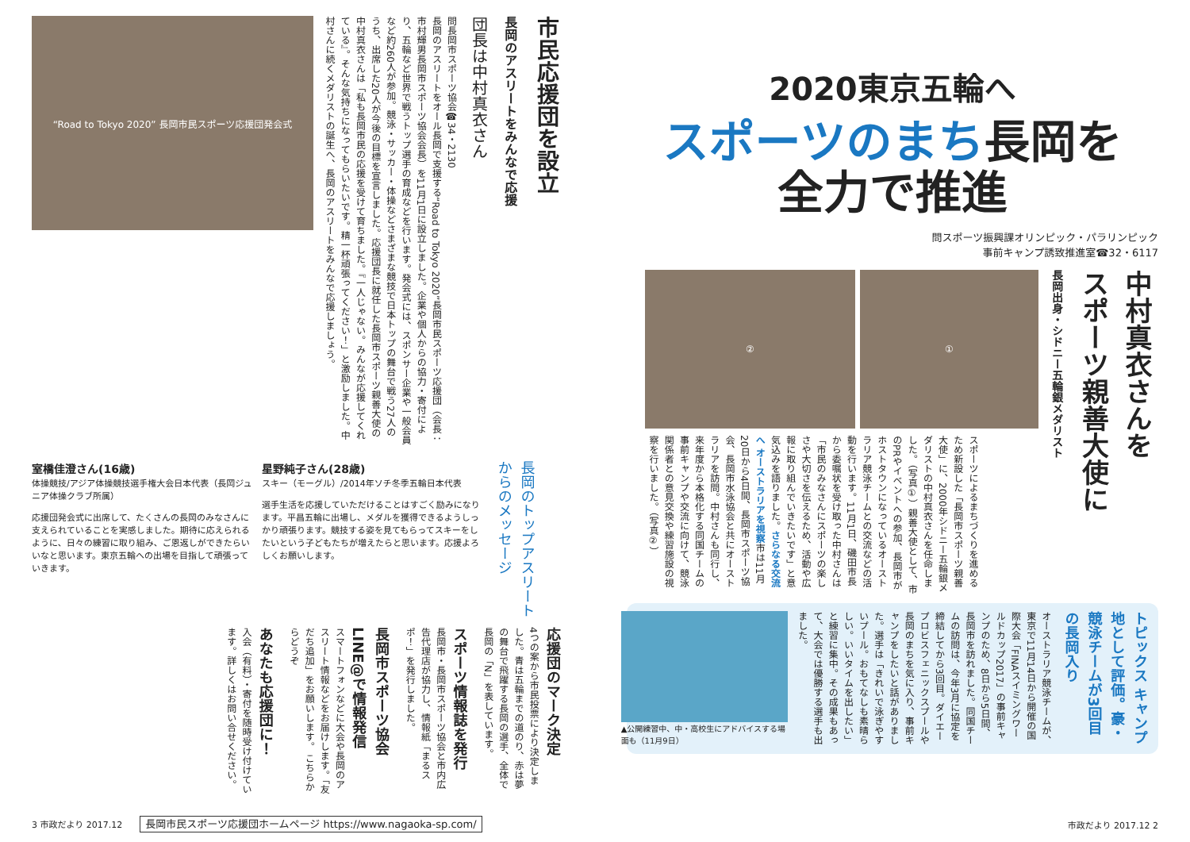市民応援団を設立
長岡のアスリートをみんなで応援
団長は中村真衣さん
問長岡市スポーツ協会☎34・2130
長岡のアスリートをオール長岡で支援する“Road to Tokyo 2020”長岡市民スポーツ応援団（会長：市村輝男長岡市スポーツ協会会長）を11月1日に設立しました。企業や個人からの協力・寄付により、五輪など世界で戦うトップ選手の育成などを行います。発会式には、スポンサー企業や一般会員など約260人が参加。競泳・サッカー・体操などさまざまな競技で日本トップの舞台で戦う27人のうち、出席した20人が今後の目標を宣言しました。応援団長に就任した長岡市スポーツ親善大使の中村真衣さんは「私も長岡市民の応援を受けて育ちました。『一人じゃない。みんなが応援してくれている』。そんな気持ちになってもらいたいです。精一杯頑張ってください！」と激励しました。中村さんに続くメダリストの誕生へ、長岡のアスリートをみんなで応援しましょう。
“Road to Tokyo 2020” 長岡市民スポーツ応援団発会式
室橋佳澄さん(16歳)
体操競技/アジア体操競技選手権大会日本代表（長岡ジュニア体操クラブ所属）
応援団発会式に出席して、たくさんの長岡のみなさんに支えられていることを実感しました。期待に応えられるように、日々の練習に取り組み、ご恩返しができたらいいなと思います。東京五輪への出場を目指して頑張っていきます。
星野純子さん(28歳)
スキー（モーグル）/2014年ソチ冬季五輪日本代表
選手生活を応援していただけることはすごく励みになります。平昌五輪に出場し、メダルを獲得できるようしっかり頑張ります。競技する姿を見てもらってスキーをしたいという子どもたちが増えたらと思います。応援よろしくお願いします。
長岡のトップアスリートからのメッセージ
応援団のマーク決定
4つの案から市民投票により決定しました。青は五輪までの道のり、赤は夢の舞台で飛躍する長岡の選手、全体で長岡の「N」を表しています。
スポーツ情報誌を発行
長岡市・長岡市スポーツ協会と市内広告代理店が協力し、情報紙「まるスポ！」を発行しました。
長岡市スポーツ協会LINE@で情報発信
スマートフォンなどに大会や長岡のアスリート情報などをお届けします。「友だち追加」をお願いします。 こちらからどうぞ
あなたも応援団に！
入会（有料）・寄付を随時受け付けています。詳しくはお問い合せください。
3 市政だより 2017.12　　長岡市民スポーツ応援団ホームページ https://www.nagaoka-sp.com/
2020東京五輪へ
スポーツのまち長岡を
全力で推進
問スポーツ振興課オリンピック・パラリンピック
事前キャンプ誘致推進室☎32・6117
中村真衣さんを
スポーツ親善大使に
長岡出身・シドニー五輪銀メダリスト
② ①
スポーツによるまちづくりを進めるため新設した「長岡市スポーツ親善大使」に、2000年シドニー五輪銀メダリストの中村真衣さんを任命しました。（写真①）親善大使として、市のPRやイベントへの参加、長岡市がホストタウンになっているオーストラリア競泳チームとの交流などの活動を行います。11月1日、磯田市長から委嘱状を受け取った中村さんは「市民のみなさんにスポーツの楽しさや大切さを伝えるため、活動や広報に取り組んでいきたいです」と意気込みを語りました。さらなる交流へ オーストラリアを視察市は11月20日から4日間、長岡市スポーツ協会、長岡市水泳協会と共にオーストラリアを訪問。中村さんも同行し、来年度から本格化する同国チームの事前キャンプや交流に向けて、競泳関係者との意見交換や練習施設の視察を行いました。（写真②）
トピックス キャンプ地として評価。豪・競泳チームが3回目の長岡入り
オーストラリア競泳チームが、東京で11月14日から開催の国際大会「FINAスイミングワールドカップ2017」の事前キャンプのため、8日から5日間、長岡市を訪れました。同国チームの訪問は、今年3月に協定を締結してから3回目。ダイエープロビスフェニックスプールや長岡のまちを気に入り、事前キャンプをしたいと話がありました。選手は「きれいで泳ぎやすいプール。おもてなしも素晴らしい。いいタイムを出したい」と練習に集中。その成果もあって、大会では優勝する選手も出ました。
▲公開練習中、中・高校生にアドバイスする場面も（11月9日）
市政だより 2017.12 2